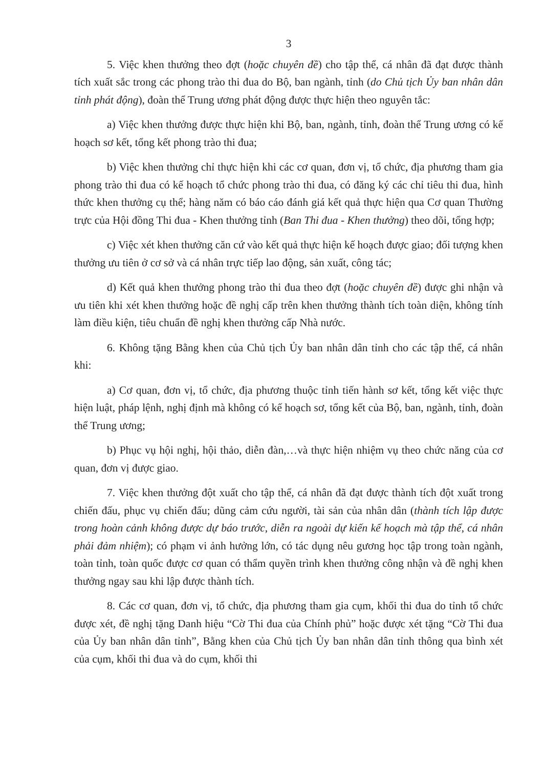3
5. Việc khen thưởng theo đợt (hoặc chuyên đề) cho tập thể, cá nhân đã đạt được thành tích xuất sắc trong các phong trào thi đua do Bộ, ban ngành, tỉnh (do Chủ tịch Ủy ban nhân dân tỉnh phát động), đoàn thể Trung ương phát động được thực hiện theo nguyên tắc:
a) Việc khen thưởng được thực hiện khi Bộ, ban, ngành, tỉnh, đoàn thể Trung ương có kế hoạch sơ kết, tổng kết phong trào thi đua;
b) Việc khen thưởng chỉ thực hiện khi các cơ quan, đơn vị, tổ chức, địa phương tham gia phong trào thi đua có kế hoạch tổ chức phong trào thi đua, có đăng ký các chỉ tiêu thi đua, hình thức khen thưởng cụ thể; hàng năm có báo cáo đánh giá kết quả thực hiện qua Cơ quan Thường trực của Hội đồng Thi đua - Khen thưởng tỉnh (Ban Thi đua - Khen thưởng) theo dõi, tổng hợp;
c) Việc xét khen thưởng căn cứ vào kết quả thực hiện kế hoạch được giao; đối tượng khen thưởng ưu tiên ở cơ sở và cá nhân trực tiếp lao động, sản xuất, công tác;
d) Kết quả khen thưởng phong trào thi đua theo đợt (hoặc chuyên đề) được ghi nhận và ưu tiên khi xét khen thưởng hoặc đề nghị cấp trên khen thưởng thành tích toàn diện, không tính làm điều kiện, tiêu chuẩn đề nghị khen thưởng cấp Nhà nước.
6. Không tặng Bằng khen của Chủ tịch Ủy ban nhân dân tỉnh cho các tập thể, cá nhân khi:
a) Cơ quan, đơn vị, tổ chức, địa phương thuộc tỉnh tiến hành sơ kết, tổng kết việc thực hiện luật, pháp lệnh, nghị định mà không có kế hoạch sơ, tổng kết của Bộ, ban, ngành, tỉnh, đoàn thể Trung ương;
b) Phục vụ hội nghị, hội thảo, diễn đàn,…và thực hiện nhiệm vụ theo chức năng của cơ quan, đơn vị được giao.
7. Việc khen thưởng đột xuất cho tập thể, cá nhân đã đạt được thành tích đột xuất trong chiến đấu, phục vụ chiến đấu; dũng cảm cứu người, tài sản của nhân dân (thành tích lập được trong hoàn cảnh không được dự báo trước, diễn ra ngoài dự kiến kế hoạch mà tập thể, cá nhân phải đảm nhiệm); có phạm vi ảnh hưởng lớn, có tác dụng nêu gương học tập trong toàn ngành, toàn tỉnh, toàn quốc được cơ quan có thẩm quyền trình khen thưởng công nhận và đề nghị khen thưởng ngay sau khi lập được thành tích.
8. Các cơ quan, đơn vị, tổ chức, địa phương tham gia cụm, khối thi đua do tỉnh tổ chức được xét, đề nghị tặng Danh hiệu “Cờ Thi đua của Chính phủ” hoặc được xét tặng “Cờ Thi đua của Ủy ban nhân dân tỉnh”, Bằng khen của Chủ tịch Ủy ban nhân dân tỉnh thông qua bình xét của cụm, khối thi đua và do cụm, khối thi